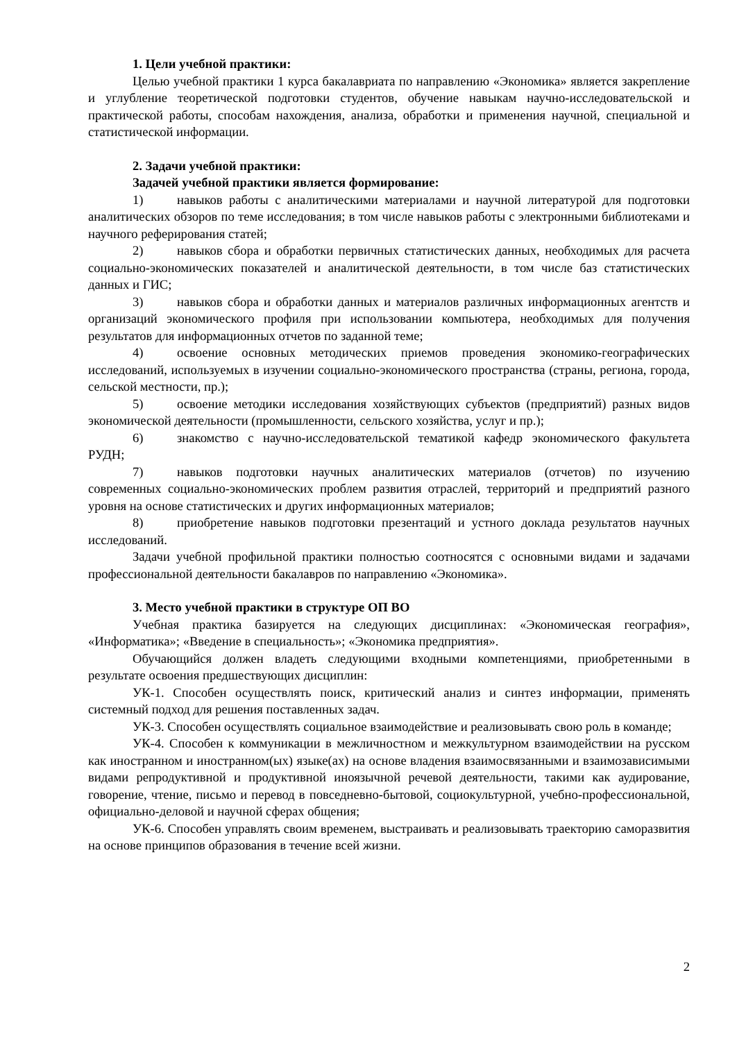1. Цели учебной практики:
Целью учебной практики 1 курса бакалавриата по направлению «Экономика» является закрепление и углубление теоретической подготовки студентов, обучение навыкам научно-исследовательской и практической работы, способам нахождения, анализа, обработки и применения научной, специальной и статистической информации.
2. Задачи учебной практики:
Задачей учебной практики является формирование:
1) навыков работы с аналитическими материалами и научной литературой для подготовки аналитических обзоров по теме исследования; в том числе навыков работы с электронными библиотеками и научного реферирования статей;
2) навыков сбора и обработки первичных статистических данных, необходимых для расчета социально-экономических показателей и аналитической деятельности, в том числе баз статистических данных и ГИС;
3) навыков сбора и обработки данных и материалов различных информационных агентств и организаций экономического профиля при использовании компьютера, необходимых для получения результатов для информационных отчетов по заданной теме;
4) освоение основных методических приемов проведения экономико-географических исследований, используемых в изучении социально-экономического пространства (страны, региона, города, сельской местности, пр.);
5) освоение методики исследования хозяйствующих субъектов (предприятий) разных видов экономической деятельности (промышленности, сельского хозяйства, услуг и пр.);
6) знакомство с научно-исследовательской тематикой кафедр экономического факультета РУДН;
7) навыков подготовки научных аналитических материалов (отчетов) по изучению современных социально-экономических проблем развития отраслей, территорий и предприятий разного уровня на основе статистических и других информационных материалов;
8) приобретение навыков подготовки презентаций и устного доклада результатов научных исследований.
Задачи учебной профильной практики полностью соотносятся с основными видами и задачами профессиональной деятельности бакалавров по направлению «Экономика».
3. Место учебной практики в структуре ОП ВО
Учебная практика базируется на следующих дисциплинах: «Экономическая география», «Информатика»; «Введение в специальность»; «Экономика предприятия».
Обучающийся должен владеть следующими входными компетенциями, приобретенными в результате освоения предшествующих дисциплин:
УК-1. Способен осуществлять поиск, критический анализ и синтез информации, применять системный подход для решения поставленных задач.
УК-3. Способен осуществлять социальное взаимодействие и реализовывать свою роль в команде;
УК-4. Способен к коммуникации в межличностном и межкультурном взаимодействии на русском как иностранном и иностранном(ых) языке(ах) на основе владения взаимосвязанными и взаимозависимыми видами репродуктивной и продуктивной иноязычной речевой деятельности, такими как аудирование, говорение, чтение, письмо и перевод в повседневно-бытовой, социокультурной, учебно-профессиональной, официально-деловой и научной сферах общения;
УК-6. Способен управлять своим временем, выстраивать и реализовывать траекторию саморазвития на основе принципов образования в течение всей жизни.
2